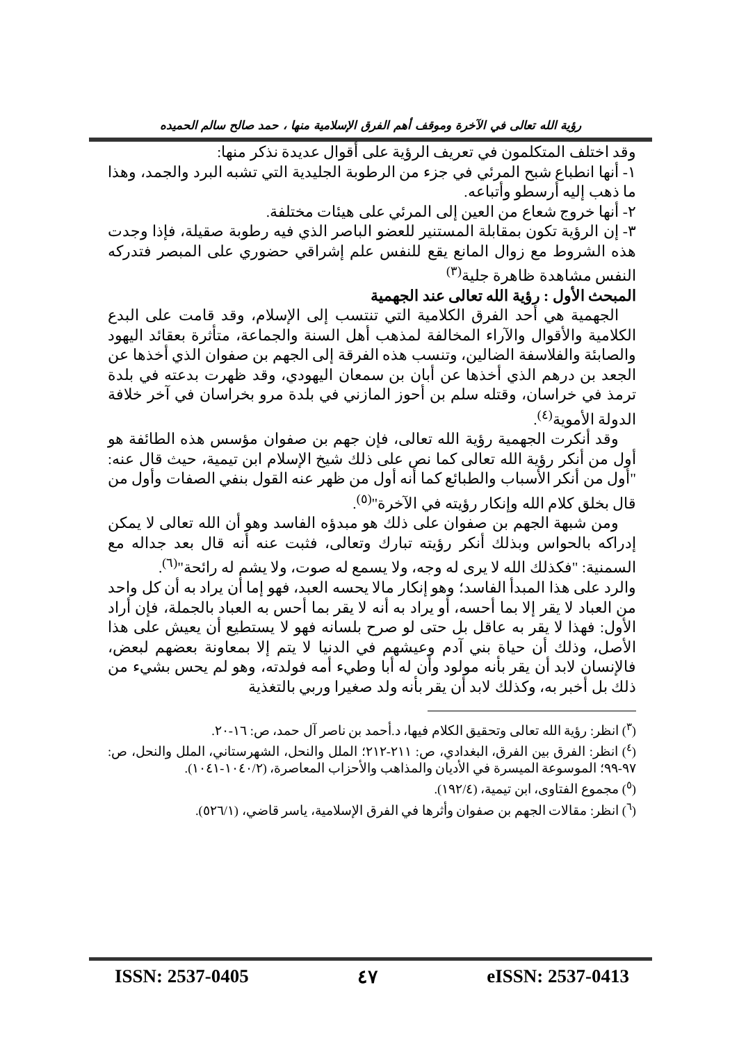رؤية الله تعالى في الآخرة وموقف أهم الفرق الإسلامية منها ، حمد صالح سالم الحميده
وقد اختلف المتكلمون في تعريف الرؤية على أقوال عديدة نذكر منها:
١- أنها انطباع شبح المرئي في جزء من الرطوبة الجليدية التي تشبه البرد والجمد، وهذا ما ذهب إليه أرسطو وأتباعه.
٢- أنها خروج شعاع من العين إلى المرئي على هيئات مختلفة.
٣- إن الرؤية تكون بمقابلة المستنير للعضو الباصر الذي فيه رطوبة صقيلة، فإذا وجدت هذه الشروط مع زوال المانع يقع للنفس علم إشراقي حضوري على المبصر فتدركه النفس مشاهدة ظاهرة جلية<sup>(٣)</sup>
المبحث الأول : رؤية الله تعالى عند الجهمية
الجهمية هي أحد الفرق الكلامية التي تنتسب إلى الإسلام، وقد قامت على البدع الكلامية والأقوال والآراء المخالفة لمذهب أهل السنة والجماعة، متأثرة بعقائد اليهود والصابئة والفلاسفة الضالين، وتنسب هذه الفرقة إلى الجهم بن صفوان الذي أخذها عن الجعد بن درهم الذي أخذها عن أبان بن سمعان اليهودي، وقد ظهرت بدعته في بلدة ترمذ في خراسان، وقتله سلم بن أحوز المازني في بلدة مرو بخراسان في آخر خلافة الدولة الأموية<sup>(٤)</sup>.
وقد أنكرت الجهمية رؤية الله تعالى، فإن جهم بن صفوان مؤسس هذه الطائفة هو أول من أنكر رؤية الله تعالى كما نص على ذلك شيخ الإسلام ابن تيمية، حيث قال عنه: "أول من أنكر الأسباب والطبائع كما أنه أول من ظهر عنه القول بنفي الصفات وأول من قال بخلق كلام الله وإنكار رؤيته في الآخرة"<sup>(٥)</sup>.
ومن شبهة الجهم بن صفوان على ذلك هو مبدؤه الفاسد وهو أن الله تعالى لا يمكن إدراكه بالحواس وبذلك أنكر رؤيته تبارك وتعالى، فثبت عنه أنه قال بعد جداله مع السمنية: "فكذلك الله لا يرى له وجه، ولا يسمع له صوت، ولا يشم له رائحة"<sup>(٦)</sup>.
والرد على هذا المبدأ الفاسد؛ وهو إنكار مالا يحسه العبد، فهو إما أن يراد به أن كل واحد من العباد لا يقر إلا بما أحسه، أو يراد به أنه لا يقر بما أحس به العباد بالجملة، فإن أراد الأول: فهذا لا يقر به عاقل بل حتى لو صرح بلسانه فهو لا يستطيع أن يعيش على هذا الأصل، وذلك أن حياة بني آدم وعيشهم في الدنيا لا يتم إلا بمعاونة بعضهم لبعض، فالإنسان لابد أن يقر بأنه مولود وأن له أبا وطيء أمه فولدته، وهو لم يحس بشيء من ذلك بل أخبر به، وكذلك لابد أن يقر بأنه ولد صغيرا وربي بالتغذية
(<sup>٣</sup>) انظر: رؤية الله تعالى وتحقيق الكلام فيها، د.أحمد بن ناصر آل حمد، ص: ١٦-٢٠.
(<sup>٤</sup>) انظر: الفرق بين الفرق، البغدادي، ص: ٢١١-٢١٢؛ الملل والنحل، الشهرستاني، الملل والنحل، ص: ٩٧-٩٩؛ الموسوعة الميسرة في الأديان والمذاهب والأحزاب المعاصرة، (١٠٤٠/٢-١٠٤١).
(<sup>٥</sup>) مجموع الفتاوى، ابن تيمية، (١٩٢/٤).
(<sup>٦</sup>) انظر: مقالات الجهم بن صفوان وأثرها في الفرق الإسلامية، ياسر قاضي، (٥٢٦/١).
ISSN: 2537-0405 ٤٧ eISSN: 2537-0413